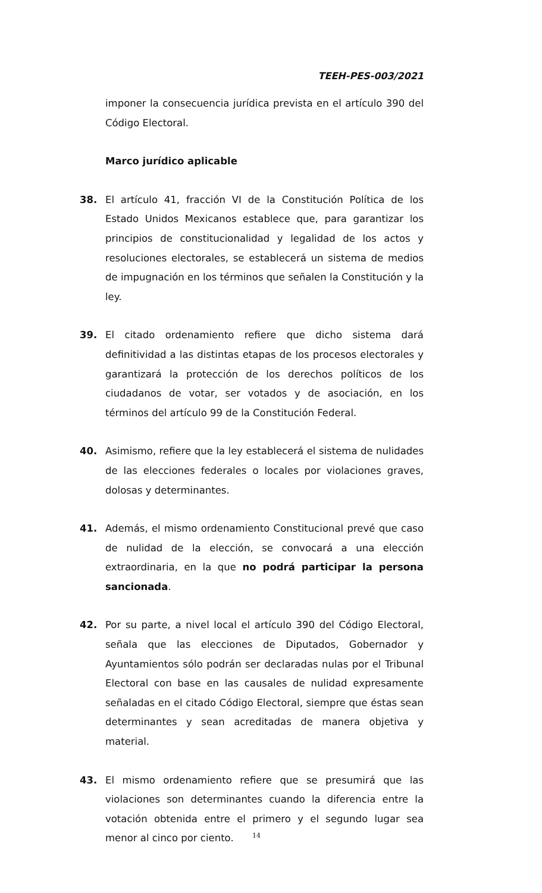TEEH-PES-003/2021
imponer la consecuencia jurídica prevista en el artículo 390 del Código Electoral.
Marco jurídico aplicable
38. El artículo 41, fracción VI de la Constitución Política de los Estado Unidos Mexicanos establece que, para garantizar los principios de constitucionalidad y legalidad de los actos y resoluciones electorales, se establecerá un sistema de medios de impugnación en los términos que señalen la Constitución y la ley.
39. El citado ordenamiento refiere que dicho sistema dará definitividad a las distintas etapas de los procesos electorales y garantizará la protección de los derechos políticos de los ciudadanos de votar, ser votados y de asociación, en los términos del artículo 99 de la Constitución Federal.
40. Asimismo, refiere que la ley establecerá el sistema de nulidades de las elecciones federales o locales por violaciones graves, dolosas y determinantes.
41. Además, el mismo ordenamiento Constitucional prevé que caso de nulidad de la elección, se convocará a una elección extraordinaria, en la que no podrá participar la persona sancionada.
42. Por su parte, a nivel local el artículo 390 del Código Electoral, señala que las elecciones de Diputados, Gobernador y Ayuntamientos sólo podrán ser declaradas nulas por el Tribunal Electoral con base en las causales de nulidad expresamente señaladas en el citado Código Electoral, siempre que éstas sean determinantes y sean acreditadas de manera objetiva y material.
43. El mismo ordenamiento refiere que se presumirá que las violaciones son determinantes cuando la diferencia entre la votación obtenida entre el primero y el segundo lugar sea menor al cinco por ciento.
14